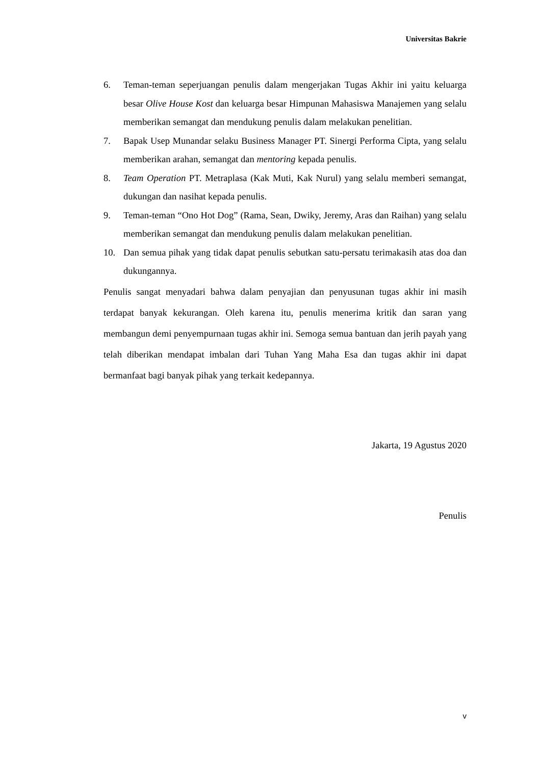Universitas Bakrie
6. Teman-teman seperjuangan penulis dalam mengerjakan Tugas Akhir ini yaitu keluarga besar Olive House Kost dan keluarga besar Himpunan Mahasiswa Manajemen yang selalu memberikan semangat dan mendukung penulis dalam melakukan penelitian.
7. Bapak Usep Munandar selaku Business Manager PT. Sinergi Performa Cipta, yang selalu memberikan arahan, semangat dan mentoring kepada penulis.
8. Team Operation PT. Metraplasa (Kak Muti, Kak Nurul) yang selalu memberi semangat, dukungan dan nasihat kepada penulis.
9. Teman-teman “Ono Hot Dog” (Rama, Sean, Dwiky, Jeremy, Aras dan Raihan) yang selalu memberikan semangat dan mendukung penulis dalam melakukan penelitian.
10. Dan semua pihak yang tidak dapat penulis sebutkan satu-persatu terimakasih atas doa dan dukungannya.
Penulis sangat menyadari bahwa dalam penyajian dan penyusunan tugas akhir ini masih terdapat banyak kekurangan. Oleh karena itu, penulis menerima kritik dan saran yang membangun demi penyempurnaan tugas akhir ini. Semoga semua bantuan dan jerih payah yang telah diberikan mendapat imbalan dari Tuhan Yang Maha Esa dan tugas akhir ini dapat bermanfaat bagi banyak pihak yang terkait kedepannya.
Jakarta, 19 Agustus 2020
Penulis
v